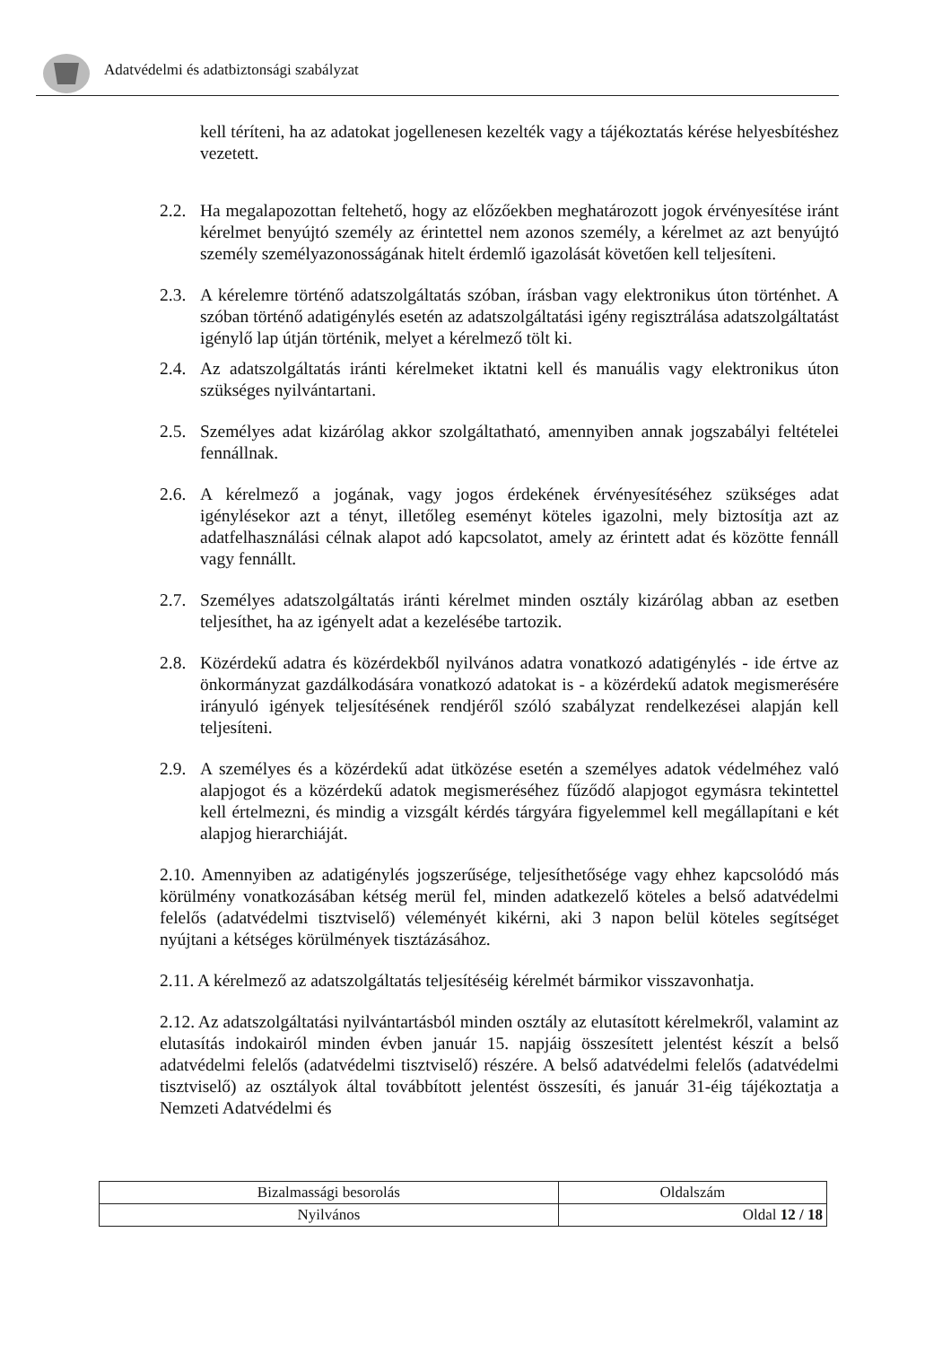Adatvédelmi és adatbiztonsági szabályzat
kell téríteni, ha az adatokat jogellenesen kezelték vagy a tájékoztatás kérése helyesbítéshez vezetett.
2.2. Ha megalapozottan feltehető, hogy az előzőekben meghatározott jogok érvényesítése iránt kérelmet benyújtó személy az érintettel nem azonos személy, a kérelmet az azt benyújtó személy személyazonosságának hitelt érdemlő igazolását követően kell teljesíteni.
2.3. A kérelemre történő adatszolgáltatás szóban, írásban vagy elektronikus úton történhet. A szóban történő adatigénylés esetén az adatszolgáltatási igény regisztrálása adatszolgáltatást igénylő lap útján történik, melyet a kérelmező tölt ki.
2.4. Az adatszolgáltatás iránti kérelmeket iktatni kell és manuális vagy elektronikus úton szükséges nyilvántartani.
2.5. Személyes adat kizárólag akkor szolgáltatható, amennyiben annak jogszabályi feltételei fennállnak.
2.6. A kérelmező a jogának, vagy jogos érdekének érvényesítéséhez szükséges adat igénylésekor azt a tényt, illetőleg eseményt köteles igazolni, mely biztosítja azt az adatfelhasználási célnak alapot adó kapcsolatot, amely az érintett adat és közötte fennáll vagy fennállt.
2.7. Személyes adatszolgáltatás iránti kérelmet minden osztály kizárólag abban az esetben teljesíthet, ha az igényelt adat a kezelésébe tartozik.
2.8. Közérdekű adatra és közérdekből nyilvános adatra vonatkozó adatigénylés - ide értve az önkormányzat gazdálkodására vonatkozó adatokat is - a közérdekű adatok megismerésére irányuló igények teljesítésének rendjéről szóló szabályzat rendelkezései alapján kell teljesíteni.
2.9. A személyes és a közérdekű adat ütközése esetén a személyes adatok védelméhez való alapjogot és a közérdekű adatok megismeréséhez fűződő alapjogot egymásra tekintettel kell értelmezni, és mindig a vizsgált kérdés tárgyára figyelemmel kell megállapítani e két alapjog hierarchiáját.
2.10. Amennyiben az adatigénylés jogszerűsége, teljesíthetősége vagy ehhez kapcsolódó más körülmény vonatkozásában kétség merül fel, minden adatkezelő köteles a belső adatvédelmi felelős (adatvédelmi tisztviselő) véleményét kikérni, aki 3 napon belül köteles segítséget nyújtani a kétséges körülmények tisztázásához.
2.11. A kérelmező az adatszolgáltatás teljesítéséig kérelmét bármikor visszavonhatja.
2.12. Az adatszolgáltatási nyilvántartásból minden osztály az elutasított kérelmekről, valamint az elutasítás indokairól minden évben január 15. napjáig összesített jelentést készít a belső adatvédelmi felelős (adatvédelmi tisztviselő) részére. A belső adatvédelmi felelős (adatvédelmi tisztviselő) az osztályok által továbbított jelentést összesíti, és január 31-éig tájékoztatja a Nemzeti Adatvédelmi és
| Bizalmassági besorolás | Oldalszám |
| Nyilvános | Oldal 12 / 18 |